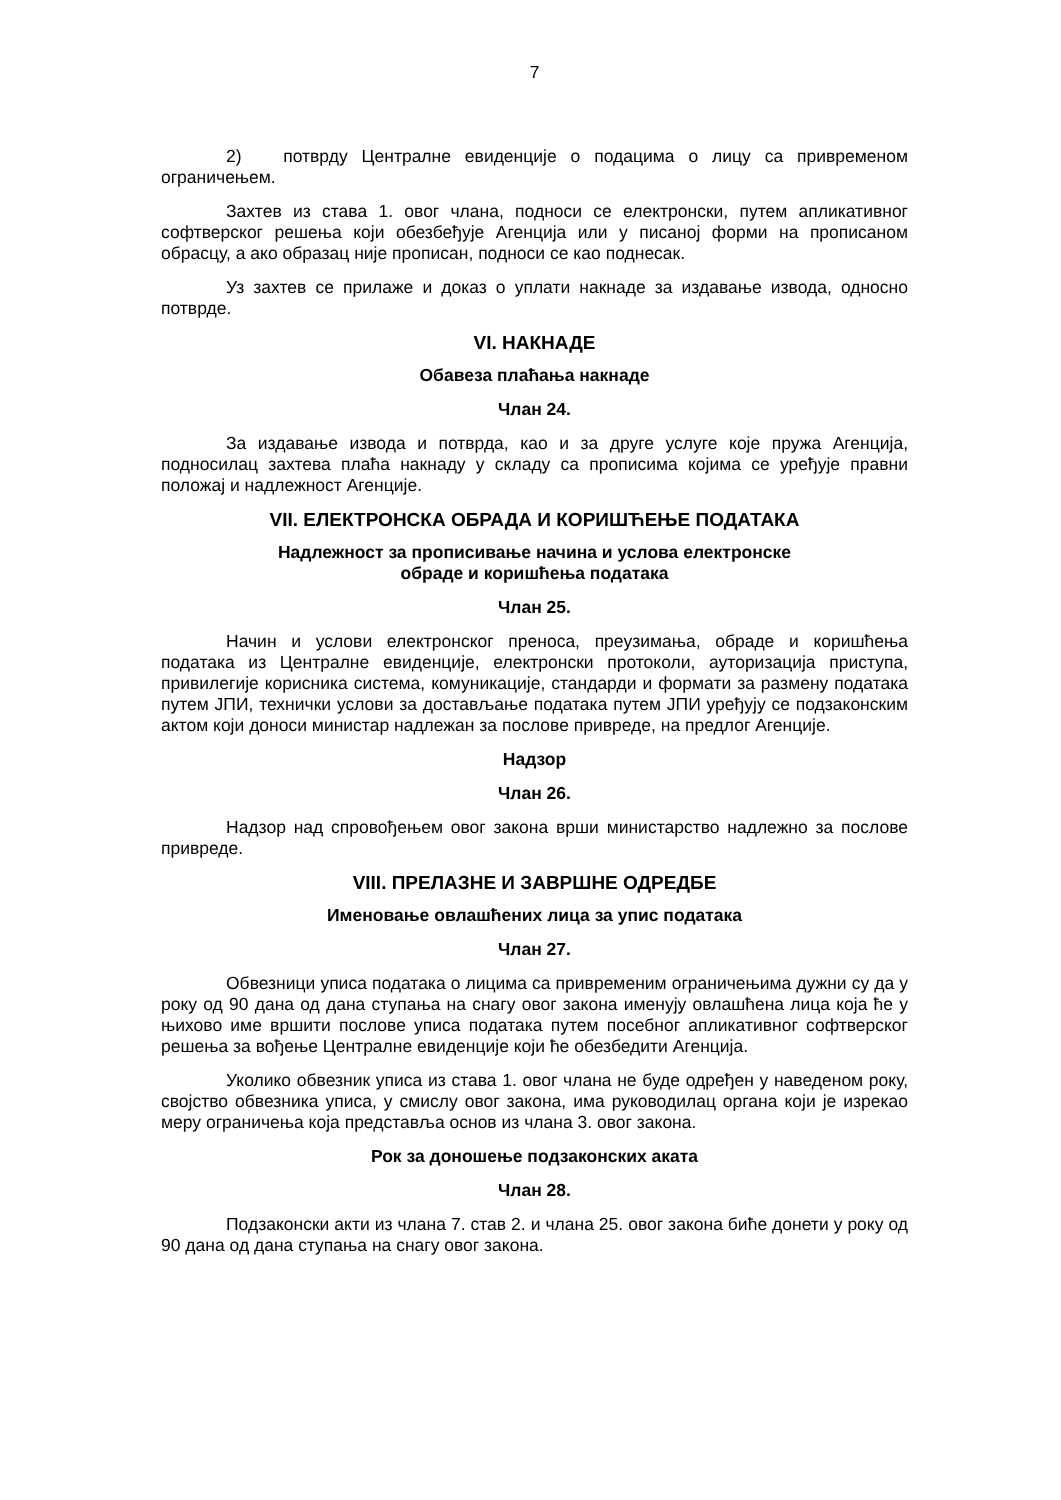7
2) потврду Централне евиденције о подацима о лицу са привременом ограничењем.
Захтев из става 1. овог члана, подноси се електронски, путем апликативног софтверског решења који обезбеђује Агенција или у писаној форми на прописаном обрасцу, а ако образац није прописан, подноси се као поднесак.
Уз захтев се прилаже и доказ о уплати накнаде за издавање извода, односно потврде.
VI. НАКНАДЕ
Обавеза плаћања накнаде
Члан 24.
За издавање извода и потврда, као и за друге услуге које пружа Агенција, подносилац захтева плаћа накнаду у складу са прописима којима се уређује правни положај и надлежност Агенције.
VII. ЕЛЕКТРОНСКА ОБРАДА И КОРИШЋЕЊЕ ПОДАТАКА
Надлежност за прописивање начина и услова електронске
обраде и коришћења података
Члан 25.
Начин и услови електронског преноса, преузимања, обраде и коришћења података из Централне евиденције, електронски протоколи, ауторизација приступа, привилегије корисника система, комуникације, стандарди и формати за размену података путем ЈПИ, технички услови за достављање података путем ЈПИ уређују се подзаконским актом који доноси министар надлежан за послове привреде, на предлог Агенције.
Надзор
Члан 26.
Надзор над спровођењем овог закона врши министарство надлежно за послове привреде.
VIII. ПРЕЛАЗНЕ И ЗАВРШНЕ ОДРЕДБЕ
Именовање овлашћених лица за упис података
Члан 27.
Обвезници уписа података о лицима са привременим ограничењима дужни су да у року од 90 дана од дана ступања на снагу овог закона именују овлашћена лица која ће у њихово име вршити послове уписа података путем посебног апликативног софтверског решења за вођење Централне евиденције који ће обезбедити Агенција.
Уколико обвезник уписа из става 1. овог члана не буде одређен у наведеном року, својство обвезника уписа, у смислу овог закона, има руководилац органа који је изрекао меру ограничења која представља основ из члана 3. овог закона.
Рок за доношење подзаконских аката
Члан 28.
Подзаконски акти из члана 7. став 2. и члана 25. овог закона биће донети у року од 90 дана од дана ступања на снагу овог закона.